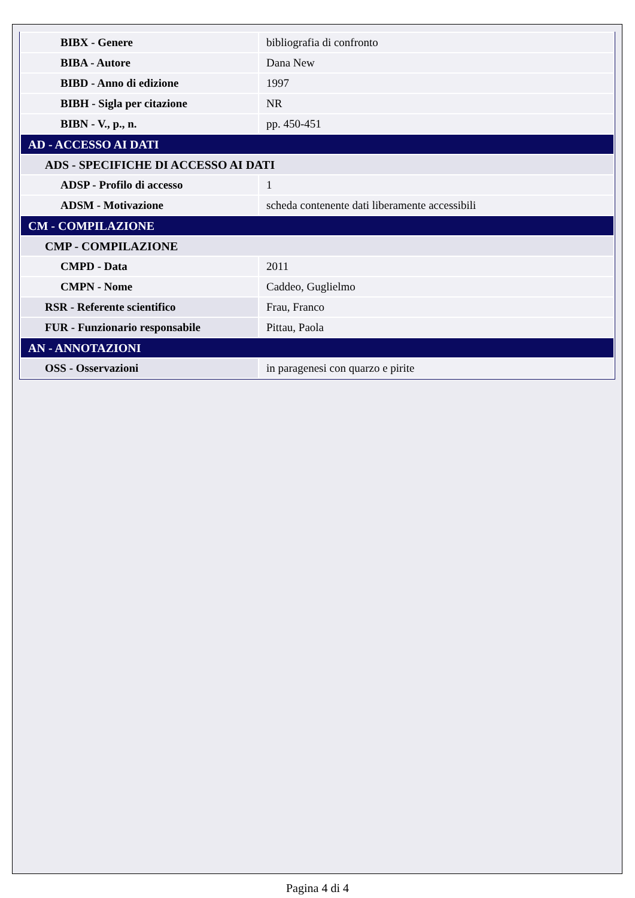| BIBX - Genere | bibliografia di confronto |
| BIBA - Autore | Dana New |
| BIBD - Anno di edizione | 1997 |
| BIBH - Sigla per citazione | NR |
| BIBN - V., p., n. | pp. 450-451 |
| AD - ACCESSO AI DATI | |
| ADS - SPECIFICHE DI ACCESSO AI DATI | |
| ADSP - Profilo di accesso | 1 |
| ADSM - Motivazione | scheda contenente dati liberamente accessibili |
| CM - COMPILAZIONE | |
| CMP - COMPILAZIONE | |
| CMPD - Data | 2011 |
| CMPN - Nome | Caddeo, Guglielmo |
| RSR - Referente scientifico | Frau, Franco |
| FUR - Funzionario responsabile | Pittau, Paola |
| AN - ANNOTAZIONI | |
| OSS - Osservazioni | in paragenesi con quarzo e pirite |
Pagina 4 di 4